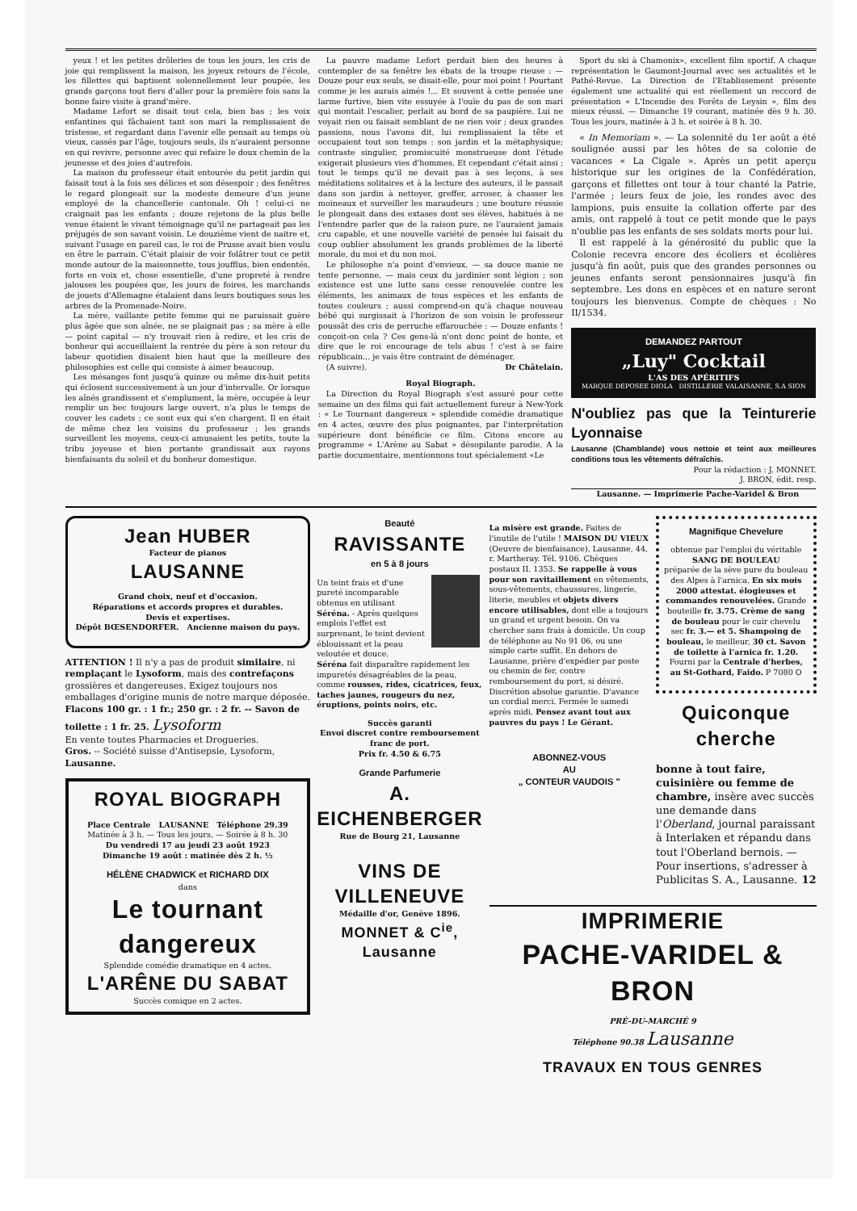yeux ! et les petites drôleries de tous les jours, les cris de joie qui remplissent la maison, les joyeux retours de l'école, les fillettes qui baptisent solennellement leur poupée, les grands garçons tout fiers d'aller pour la première fois sans la bonne faire visite à grand'mère.
Madame Lefort se disait tout cela, bien bas ; les voix enfantines qui fâchaient tant son mari la remplissaient de tristesse, et regardant dans l'avenir elle pensait au temps où vieux, cassés par l'âge, toujours seuls, ils n'auraient personne en qui revivre, personne avec qui refaire le doux chemin de la jeunesse et des joies d'autrefois.
La maison du professeur était entourée du petit jardin qui faisait tout à la fois ses délices et son désespoir ; des fenêtres le regard plongeait sur la modeste demeure d'un jeune employé de la chancellerie cantonale. Oh ! celui-ci ne craignait pas les enfants ; douze rejetons de la plus belle venue étaient le vivant témoignage qu'il ne partageait pas les préjugés de son savant voisin. Le douzième vient de naitre et, suivant l'usage en pareil cas, le roi de Prusse avait bien voulu en être le parrain. C'était plaisir de voir folâtrer tout ce petit monde autour de la maisonnette, tous joufflus, bien endentés, forts en voix et, chose essentielle, d'une propreté à rendre jalouses les poupées que, les jours de foires, les marchands de jouets d'Allemagne étalaient dans leurs boutiques sous les arbres de la Promenade-Noire.
La mère, vaillante petite femme qui ne paraissait guère plus âgée que son aînée, ne se plaignait pas ; sa mère à elle — point capital — n'y trouvait rien à redire, et les cris de bonheur qui accueillaient la rentrée du père à son retour du labeur quotidien disaient bien haut que la meilleure des philosophies est celle qui consiste à aimer beaucoup.
Les mésanges font jusqu'à quinze ou même dix-huit petits qui éclosent successivement à un jour d'intervalle. Or lorsque les aînés grandissent et s'emplument, la mère, occupée à leur remplir un bec toujours large ouvert, n'a plus le temps de couver les cadets ; ce sont eux qui s'en chargent. Il en était de même chez les voisins du professeur ; les grands surveillent les moyens, ceux-ci amusaient les petits, toute la tribu joyeuse et bien portante grandissait aux rayons bienfaisants du soleil et du bonheur domestique.
La pauvre madame Lefort perdait bien des heures à contempler de sa fenêtre les ébats de la troupe rieuse : — Douze pour eux seuls, se disait-elle, pour moi point ! Pourtant comme je les aurais aimés !... Et souvent à cette pensée une larme furtive, bien vite essuyée à l'ouïe du pas de son mari qui montait l'escalier, perlait au bord de sa paupière. Lui ne voyait rien ou faisait semblant de ne rien voir ; deux grandes passions, nous l'avons dit, lui remplissaient la tête et occupaient tout son temps : son jardin et la métaphysique; contraste singulier, promiscuité monstrueuse dont l'étude exigerait plusieurs vies d'hommes. Et cependant c'était ainsi ; tout le temps qu'il ne devait pas à ses leçons, à ses méditations solitaires et à la lecture des auteurs, il le passait dans son jardin à nettoyer, greffer, arroser, à chasser les moineaux et surveiller les maraudeurs ; une bouture réussie le plongeait dans des extases dont ses élèves, habitués à ne l'entendre parler que de la raison pure, ne l'auraient jamais cru capable, et une nouvelle variété de pensée lui faisait du coup oublier absolument les grands problèmes de la liberté morale, du moi et du non moi.
Le philosophe n'a point d'envieux, — sa douce manie ne tente personne, — mais ceux du jardinier sont légion ; son existence est une lutte sans cesse renouvelée contre les éléments, les animaux de tous espèces et les enfants de toutes couleurs ; aussi comprend-on qu'à chaque nouveau bébé qui surgissait à l'horizon de son voisin le professeur poussât des cris de perruche effarouchée : — Douze enfants ! conçoit-on cela ? Ces gens-là n'ont donc point de honte, et dire que le roi encourage de tels abus ! c'est à se faire républicain... je vais être contraint de déménager.
(A suivre). Dr Châtelain.
Royal Biograph.
La Direction du Royal Biograph s'est assuré pour cette semaine un des films qui fait actuellement fureur à New-York : « Le Tournant dangereux » splendide comédie dramatique en 4 actes, œuvre des plus poignantes, par l'interprétation supérieure dont bénéficie ce film. Citons encore au programme « L'Arène au Sabat » désopilante parodie. A la partie documentaire, mentionnons tout spécialement «Le
Sport du ski à Chamonix», excellent film sportif. A chaque représentation le Gaumont-Journal avec ses actualités et le Pathé-Revue. La Direction de l'Etablissement présente également une actualité qui est réellement un reccord de présentation « L'Incendie des Forêts de Leysin », film des mieux réussi. — Dimanche 19 courant, matinée dès 9 h. 30. Tous les jours, matinée à 3 h. et soirée à 8 h. 30.
« In Memoriam ». — La solennité du 1er août a été soulignée aussi par les hôtes de sa colonie de vacances « La Cigale ». Après un petit aperçu historique sur les origines de la Confédération, garçons et fillettes ont tour à tour chanté la Patrie, l'armée ; leurs feux de joie, les rondes avec des lampions, puis ensuite la collation offerte par des amis, ont rappelé à tout ce petit monde que le pays n'oublie pas les enfants de ses soldats morts pour lui.
Il est rappelé à la générosité du public que la Colonie recevra encore des écoliers et écolières jusqu'à fin août, puis que des grandes personnes ou jeunes enfants seront pensionnaires jusqu'à fin septembre. Les dons en espèces et en nature seront toujours les bienvenus. Compte de chèques : No II/1534.
DEMANDEZ PARTOUT
„Luy" Cocktail
L'AS DES APÉRITIFS
MARQUE DEPOSEE DIOLA DISTILLERIE VALAISANNE, S.A SION
N'oubliez pas que la Teinturerie Lyonnaise
Lausanne (Chamblande) vous nettoie et teint aux meilleures conditions tous les vêtements défraîchis.
Pour la rédaction : J. MONNET.
J. BRON, édit. resp.
Lausanne. — Imprimerie Pache-Varidel & Bron
Jean HUBER
Facteur de pianos
LAUSANNE
Grand choix, neuf et d'occasion.
Réparations et accords propres et durables.
Devis et expertises.
Dépôt BŒSENDORFER. Ancienne maison du pays.
ATTENTION ! Il n'y a pas de produit similaire, ni remplaçant le Lysoform, mais des contrefaçons grossières et dangereuses. Exigez toujours nos emballages d'origine munis de notre marque déposée.
Flacons 100 gr. : 1 fr.; 250 gr. : 2 fr. -- Savon de toilette : 1 fr. 25. Lysoform
En vente toutes Pharmacies et Drogueries.
Gros. -- Société suisse d'Antisepsie, Lysoform, Lausanne.
ROYAL BIOGRAPH
Place Centrale LAUSANNE Téléphone 29.39
Matinée à 3 h. — Tous les jours. — Soirée à 8 h. 30
Du vendredi 17 au jeudi 23 août 1923
Dimanche 19 août : matinée dès 2 h. ½
HÉLÈNE CHADWICK et RICHARD DIX
dans
Le tournant dangereux
Splendide comédie dramatique en 4 actes.
L'ARÊNE DU SABAT
Succès comique en 2 actes.
Beauté
RAVISSANTE
en 5 à 8 jours
Un teint frais et d'une pureté incomparable obtenus en utilisant Séréna. - Après quelques emplois l'effet est surprenant, le teint devient éblouissant et la peau veloutée et douce.
Séréna fait disparaître rapidement les impuretés désagréables de la peau, comme rousses, rides, cicatrices, feux, taches jaunes, rougeurs du nez, éruptions, points noirs, etc.
Succès garanti
Envoi discret contre remboursement franc de port.
Prix fr. 4.50 & 6.75
Grande Parfumerie
A. EICHENBERGER
Rue de Bourg 21, Lausanne
VINS DE VILLENEUVE
Médaille d'or, Genève 1896.
MONNET & C<sup>ie</sup>, Lausanne
La misère est grande. Faites de l'inutile de l'utile ! MAISON DU VIEUX (Oeuvre de bienfaisance). Lausanne, 44, r. Martheray. Tél. 9106. Chèques postaux II. 1353. Se rappelle à vous pour son ravitaillement en vêtements, sous-vêtements, chaussures, lingerie, literie, meubles et objets divers encore utilisables, dont elle a toujours un grand et urgent besoin. On va chercher sans frais à domicile. Un coup de téléphone au No 91 06, ou une simple carte suffit. En dehors de Lausanne, prière d'expédier par poste ou chemin de fer, contre remboursement du port, si désiré. Discrétion absolue garantie. D'avance un cordial merci. Fermée le samedi après midi. Pensez avant tout aux pauvres du pays ! Le Gérant.
ABONNEZ-VOUS
AU
„ CONTEUR VAUDOIS "
Magnifique Chevelure
obtenue par l'emploi du véritable
SANG DE BOULEAU
préparée de la sève pure du bouleau des Alpes à l'arnica. En six mois 2000 attestat. élogieuses et commandes renouvelées. Grande bouteille fr. 3.75. Crème de sang de bouleau pour le cuir chevelu sec fr. 3.— et 5. Shampoing de bouleau, le meilleur, 30 ct. Savon de toilette à l'arnica fr. 1.20. Fourni par la Centrale d'herbes, au St-Gothard, Faido. P 7080 O
Quiconque cherche
bonne à tout faire, cuisinière ou femme de chambre, insère avec succès une demande dans l'Oberland, journal paraissant à Interlaken et répandu dans tout l'Oberland bernois. — Pour insertions, s'adresser à Publicitas S. A., Lausanne. 12
IMPRIMERIE
PACHE-VARIDEL & BRON
PRÉ-DU-MARCHÉ 9
Téléphone 90.38 Lausanne
TRAVAUX EN TOUS GENRES